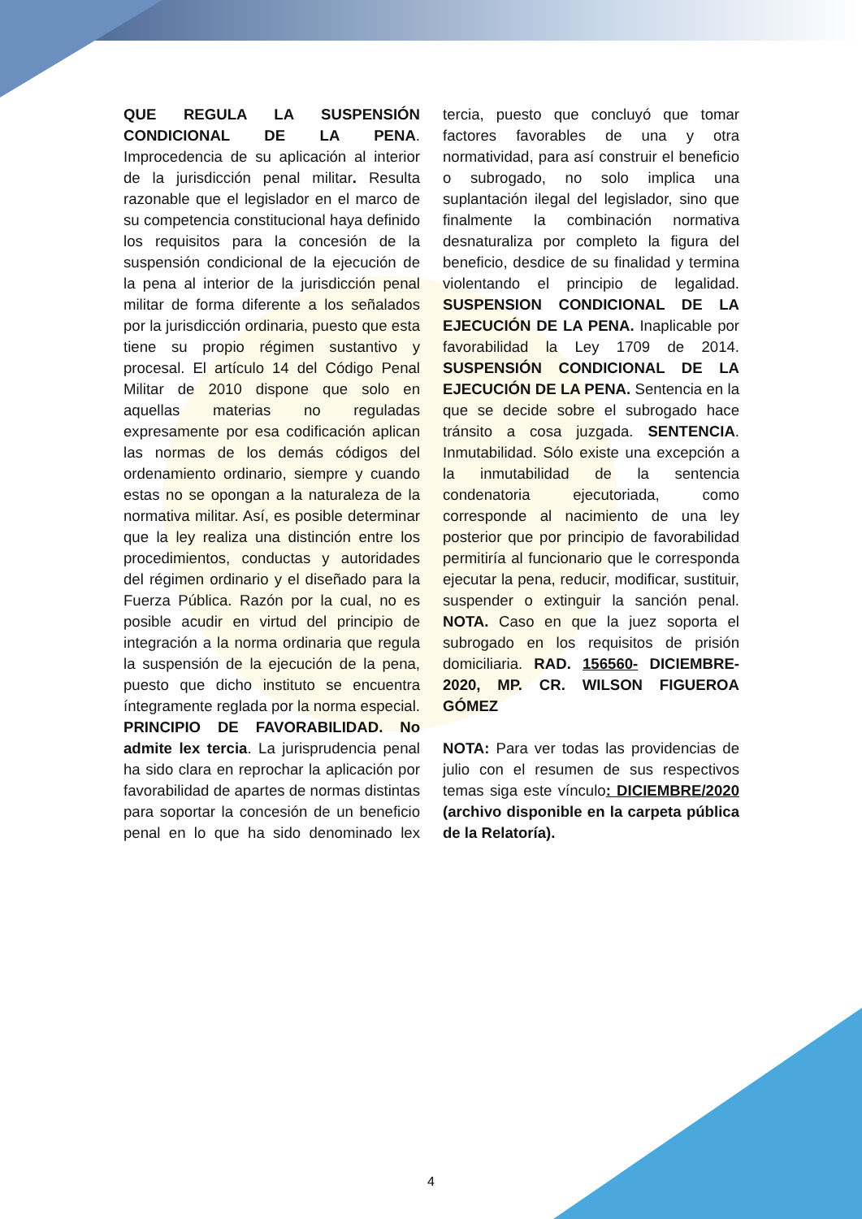QUE REGULA LA SUSPENSIÓN CONDICIONAL DE LA PENA. Improcedencia de su aplicación al interior de la jurisdicción penal militar. Resulta razonable que el legislador en el marco de su competencia constitucional haya definido los requisitos para la concesión de la suspensión condicional de la ejecución de la pena al interior de la jurisdicción penal militar de forma diferente a los señalados por la jurisdicción ordinaria, puesto que esta tiene su propio régimen sustantivo y procesal. El artículo 14 del Código Penal Militar de 2010 dispone que solo en aquellas materias no reguladas expresamente por esa codificación aplican las normas de los demás códigos del ordenamiento ordinario, siempre y cuando estas no se opongan a la naturaleza de la normativa militar. Así, es posible determinar que la ley realiza una distinción entre los procedimientos, conductas y autoridades del régimen ordinario y el diseñado para la Fuerza Pública. Razón por la cual, no es posible acudir en virtud del principio de integración a la norma ordinaria que regula la suspensión de la ejecución de la pena, puesto que dicho instituto se encuentra íntegramente reglada por la norma especial. PRINCIPIO DE FAVORABILIDAD. No admite lex tercia. La jurisprudencia penal ha sido clara en reprochar la aplicación por favorabilidad de apartes de normas distintas para soportar la concesión de un beneficio penal en lo que ha sido denominado lex tercia, puesto que concluyó que tomar factores favorables de una y otra normatividad, para así construir el beneficio o subrogado, no solo implica una suplantación ilegal del legislador, sino que finalmente la combinación normativa desnaturaliza por completo la figura del beneficio, desdice de su finalidad y termina violentando el principio de legalidad. SUSPENSION CONDICIONAL DE LA EJECUCIÓN DE LA PENA. Inaplicable por favorabilidad la Ley 1709 de 2014. SUSPENSIÓN CONDICIONAL DE LA EJECUCIÓN DE LA PENA. Sentencia en la que se decide sobre el subrogado hace tránsito a cosa juzgada. SENTENCIA. Inmutabilidad. Sólo existe una excepción a la inmutabilidad de la sentencia condenatoria ejecutoriada, como corresponde al nacimiento de una ley posterior que por principio de favorabilidad permitiría al funcionario que le corresponda ejecutar la pena, reducir, modificar, sustituir, suspender o extinguir la sanción penal. NOTA. Caso en que la juez soporta el subrogado en los requisitos de prisión domiciliaria. RAD. 156560- DICIEMBRE-2020, MP. CR. WILSON FIGUEROA GÓMEZ
NOTA: Para ver todas las providencias de julio con el resumen de sus respectivos temas siga este vínculo: DICIEMBRE/2020 (archivo disponible en la carpeta pública de la Relatoría).
4